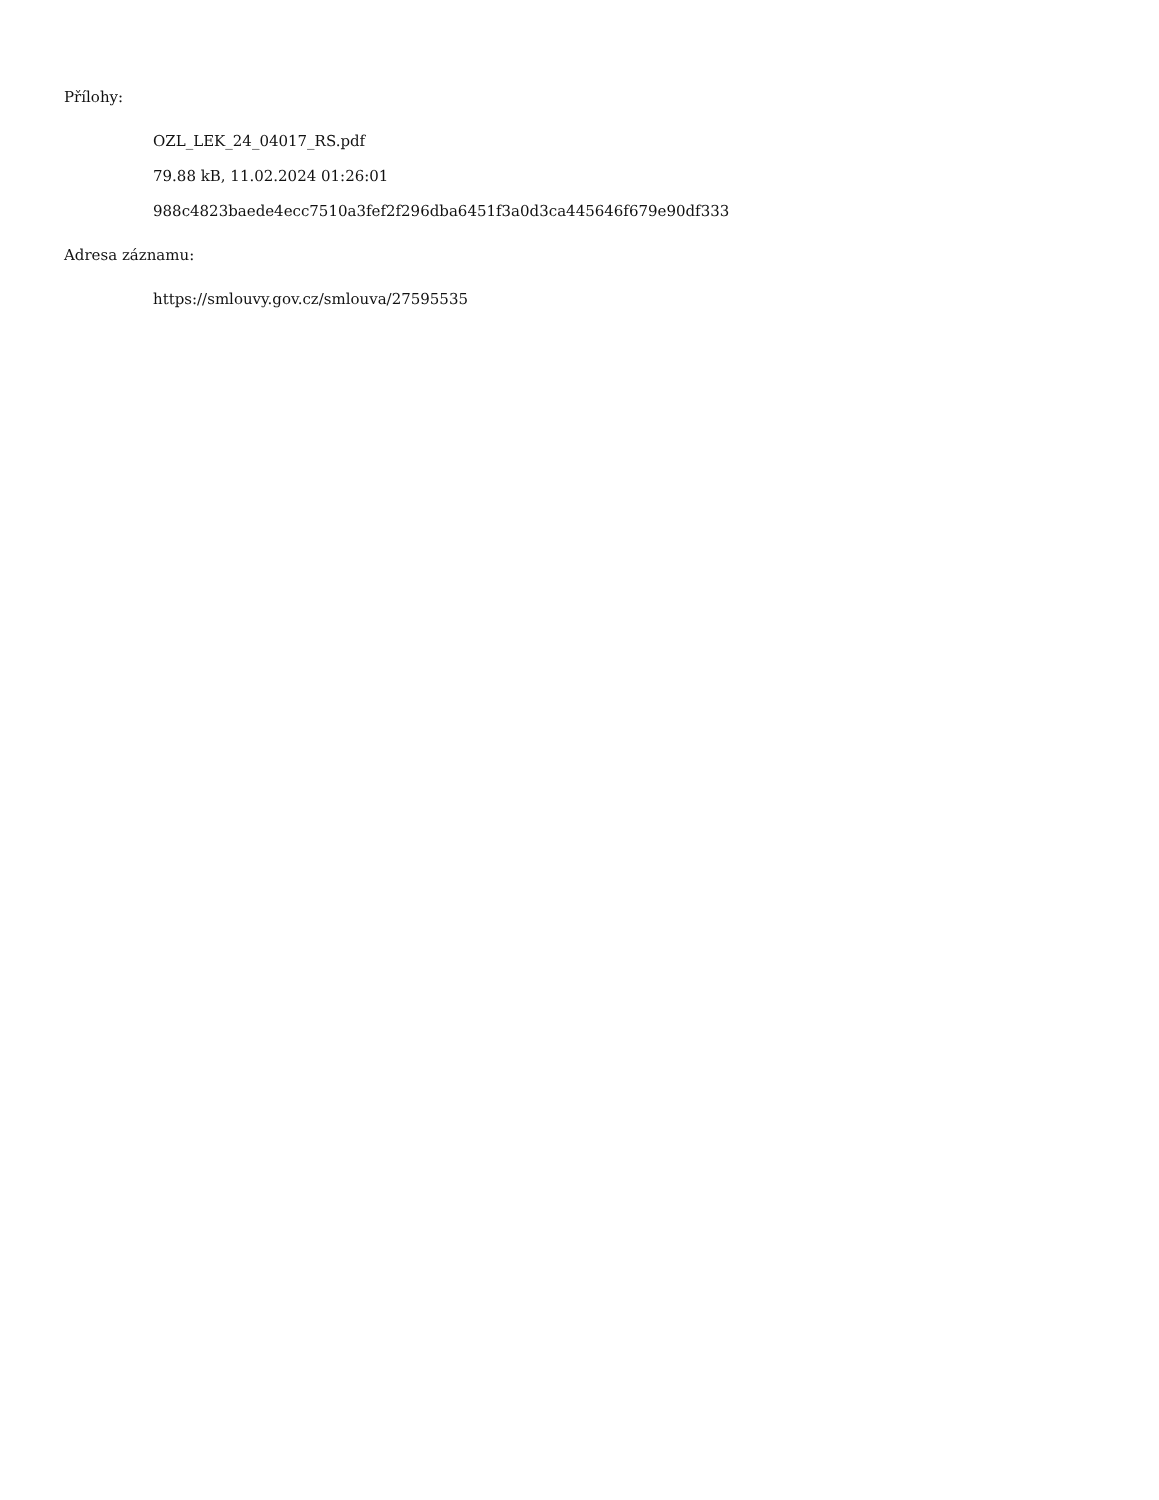Přílohy:
OZL_LEK_24_04017_RS.pdf
79.88 kB, 11.02.2024 01:26:01
988c4823baede4ecc7510a3fef2f296dba6451f3a0d3ca445646f679e90df333
Adresa záznamu:
https://smlouvy.gov.cz/smlouva/27595535